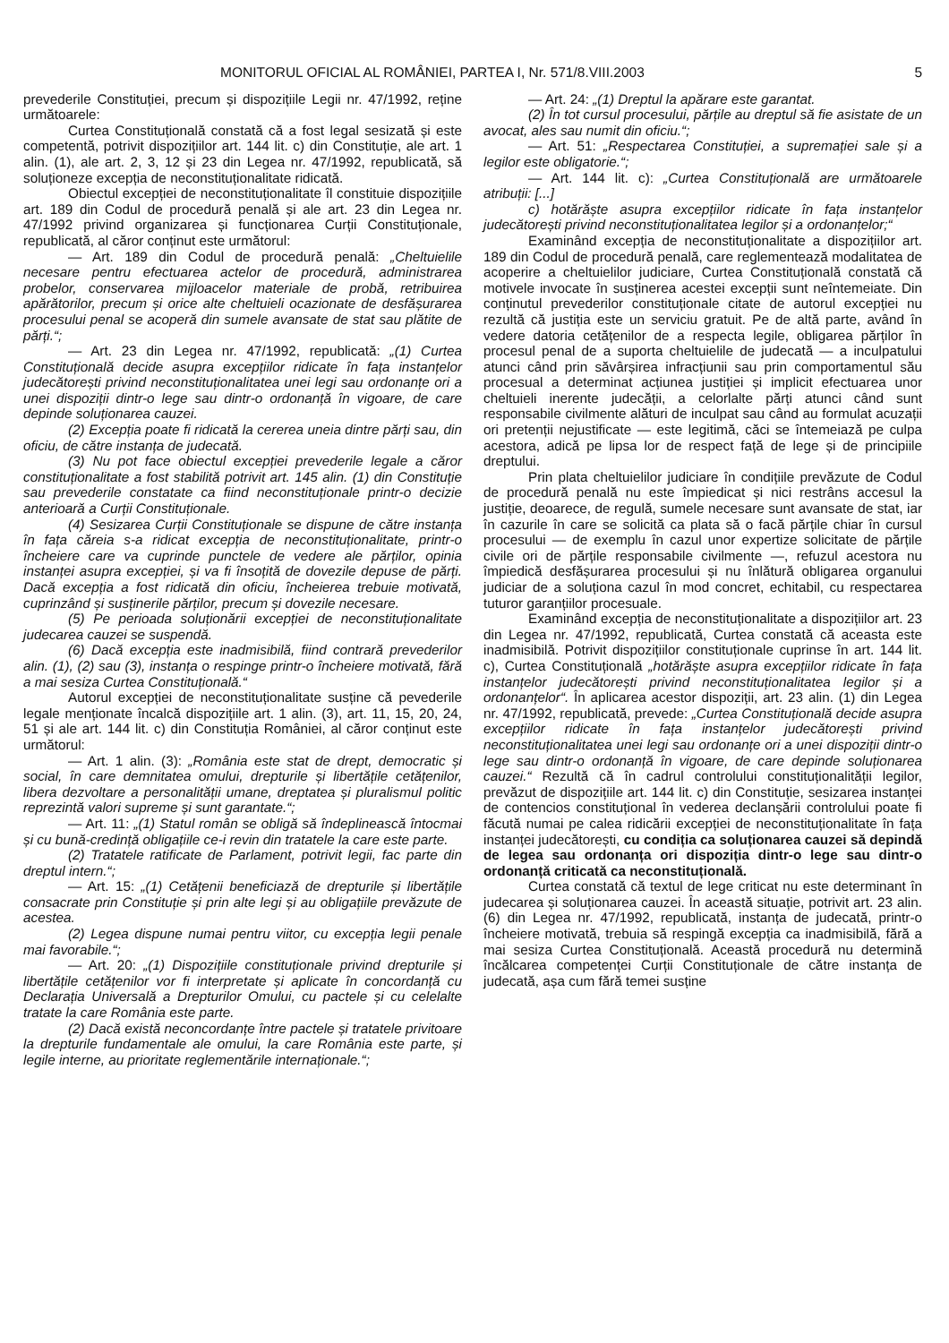MONITORUL OFICIAL AL ROMÂNIEI, PARTEA I, Nr. 571/8.VIII.2003 5
prevederile Constituției, precum și dispozițiile Legii nr. 47/1992, reține următoarele:
Curtea Constituțională constată că a fost legal sesizată și este competentă, potrivit dispozițiilor art. 144 lit. c) din Constituție, ale art. 1 alin. (1), ale art. 2, 3, 12 și 23 din Legea nr. 47/1992, republicată, să soluționeze excepția de neconstituționalitate ridicată.
Obiectul excepției de neconstituționalitate îl constituie dispozițiile art. 189 din Codul de procedură penală și ale art. 23 din Legea nr. 47/1992 privind organizarea și funcționarea Curții Constituționale, republicată, al căror conținut este următorul:
— Art. 189 din Codul de procedură penală: „Cheltuielile necesare pentru efectuarea actelor de procedură, administrarea probelor, conservarea mijloacelor materiale de probă, retribuirea apărătorilor, precum și orice alte cheltuieli ocazionate de desfășurarea procesului penal se acoperă din sumele avansate de stat sau plătite de părți.“;
— Art. 23 din Legea nr. 47/1992, republicată: „(1) Curtea Constituțională decide asupra excepțiilor ridicate în fața instanțelor judecătorești privind neconstituționalitatea unei legi sau ordonanțe ori a unei dispoziții dintr-o lege sau dintr-o ordonanță în vigoare, de care depinde soluționarea cauzei.
(2) Excepția poate fi ridicată la cererea uneia dintre părți sau, din oficiu, de către instanța de judecată.
(3) Nu pot face obiectul excepției prevederile legale a căror constituționalitate a fost stabilită potrivit art. 145 alin. (1) din Constituție sau prevederile constatate ca fiind neconstituționale printr-o decizie anterioară a Curții Constituționale.
(4) Sesizarea Curții Constituționale se dispune de către instanța în fața căreia s-a ridicat excepția de neconstituționalitate, printr-o încheiere care va cuprinde punctele de vedere ale părților, opinia instanței asupra excepției, și va fi însoțită de dovezile depuse de părți. Dacă excepția a fost ridicată din oficiu, încheierea trebuie motivată, cuprinzând și susținerile părților, precum și dovezile necesare.
(5) Pe perioada soluționării excepției de neconstituționalitate judecarea cauzei se suspendă.
(6) Dacă excepția este inadmisibilă, fiind contrară prevederilor alin. (1), (2) sau (3), instanța o respinge printr-o încheiere motivată, fără a mai sesiza Curtea Constituțională.“
Autorul excepției de neconstituționalitate susține că pevederile legale menționate încalcă dispozițiile art. 1 alin. (3), art. 11, 15, 20, 24, 51 și ale art. 144 lit. c) din Constituția României, al căror conținut este următorul:
— Art. 1 alin. (3): „România este stat de drept, democratic și social, în care demnitatea omului, drepturile și libertățile cetățenilor, libera dezvoltare a personalității umane, dreptatea și pluralismul politic reprezintă valori supreme și sunt garantate.“;
— Art. 11: „(1) Statul român se obligă să îndeplinească întocmai și cu bună-credință obligațiile ce-i revin din tratatele la care este parte.
(2) Tratatele ratificate de Parlament, potrivit legii, fac parte din dreptul intern.“;
— Art. 15: „(1) Cetățenii beneficiază de drepturile și libertățile consacrate prin Constituție și prin alte legi și au obligațiile prevăzute de acestea.
(2) Legea dispune numai pentru viitor, cu excepția legii penale mai favorabile.“;
— Art. 20: „(1) Dispozițiile constituționale privind drepturile și libertățile cetățenilor vor fi interpretate și aplicate în concordanță cu Declarația Universală a Drepturilor Omului, cu pactele și cu celelalte tratate la care România este parte.
(2) Dacă există neconcordanțe între pactele și tratatele privitoare la drepturile fundamentale ale omului, la care România este parte, și legile interne, au prioritate reglementările internaționale.“;
— Art. 24: „(1) Dreptul la apărare este garantat.
(2) În tot cursul procesului, părțile au dreptul să fie asistate de un avocat, ales sau numit din oficiu.“;
— Art. 51: „Respectarea Constituției, a supremației sale și a legilor este obligatorie.“;
— Art. 144 lit. c): „Curtea Constituțională are următoarele atribuții: [...]
c) hotărăște asupra excepțiilor ridicate în fața instanțelor judecătorești privind neconstituționalitatea legilor și a ordonanțelor;“
Examinând excepția de neconstituționalitate a dispozițiilor art. 189 din Codul de procedură penală, care reglementează modalitatea de acoperire a cheltuielilor judiciare, Curtea Constituțională constată că motivele invocate în susținerea acestei excepții sunt neîntemeiate. Din conținutul prevederilor constituționale citate de autorul excepției nu rezultă că justiția este un serviciu gratuit. Pe de altă parte, având în vedere datoria cetățenilor de a respecta legile, obligarea părților în procesul penal de a suporta cheltuielile de judecată — a inculpatului atunci când prin săvârșirea infracțiunii sau prin comportamentul său procesual a determinat acțiunea justiției și implicit efectuarea unor cheltuieli inerente judecății, a celorlalte părți atunci când sunt responsabile civilmente alături de inculpat sau când au formulat acuzații ori pretenții nejustificate — este legitimă, căci se întemeiază pe culpa acestora, adică pe lipsa lor de respect față de lege și de principiile dreptului.
Prin plata cheltuielilor judiciare în condițiile prevăzute de Codul de procedură penală nu este împiedicat și nici restrâns accesul la justiție, deoarece, de regulă, sumele necesare sunt avansate de stat, iar în cazurile în care se solicită ca plata să o facă părțile chiar în cursul procesului — de exemplu în cazul unor expertize solicitate de părțile civile ori de părțile responsabile civilmente —, refuzul acestora nu împiedică desfășurarea procesului și nu înlătură obligarea organului judiciar de a soluționa cazul în mod concret, echitabil, cu respectarea tuturor garanțiilor procesuale.
Examinând excepția de neconstituționalitate a dispozițiilor art. 23 din Legea nr. 47/1992, republicată, Curtea constată că aceasta este inadmisibilă. Potrivit dispozițiilor constituționale cuprinse în art. 144 lit. c), Curtea Constituțională „hotărăște asupra excepțiilor ridicate în fața instanțelor judecătorești privind neconstituționalitatea legilor și a ordonanțelor“. În aplicarea acestor dispoziții, art. 23 alin. (1) din Legea nr. 47/1992, republicată, prevede: „Curtea Constituțională decide asupra excepțiilor ridicate în fața instanțelor judecătorești privind neconstituționalitatea unei legi sau ordonanțe ori a unei dispoziții dintr-o lege sau dintr-o ordonanță în vigoare, de care depinde soluționarea cauzei.“ Rezultă că în cadrul controlului constituționalității legilor, prevăzut de dispozițiile art. 144 lit. c) din Constituție, sesizarea instanței de contencios constituțional în vederea declanșării controlului poate fi făcută numai pe calea ridicării excepției de neconstituționalitate în fața instanței judecătorești, cu condiția ca soluționarea cauzei să depindă de legea sau ordonanța ori dispoziția dintr-o lege sau dintr-o ordonanță criticată ca neconstituțională.
Curtea constată că textul de lege criticat nu este determinant în judecarea și soluționarea cauzei. În această situație, potrivit art. 23 alin. (6) din Legea nr. 47/1992, republicată, instanța de judecată, printr-o încheiere motivată, trebuia să respingă excepția ca inadmisibilă, fără a mai sesiza Curtea Constituțională. Această procedură nu determină încălcarea competenței Curții Constituționale de către instanța de judecată, așa cum fără temei susține